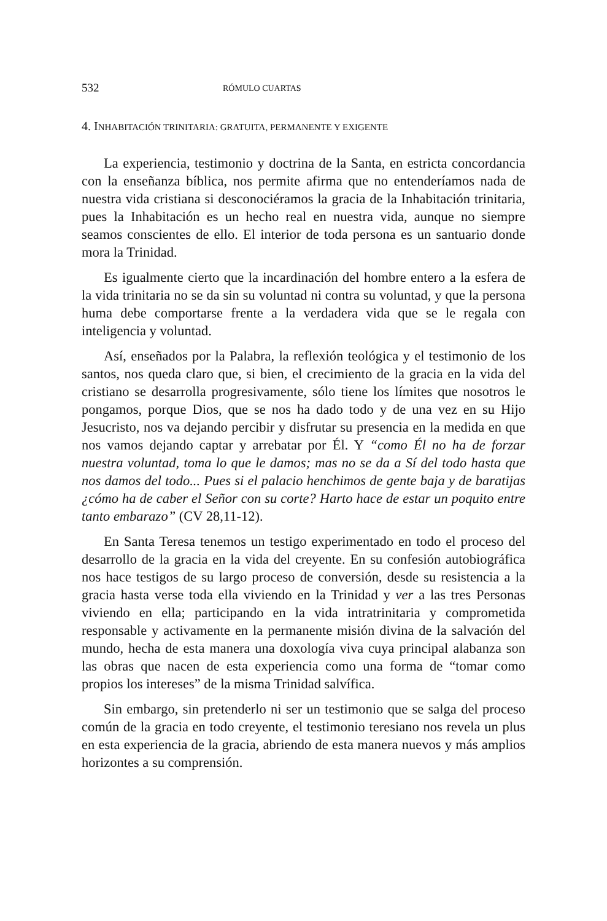532 RÓMULO CUARTAS
4. INHABITACIÓN TRINITARIA: GRATUITA, PERMANENTE Y EXIGENTE
La experiencia, testimonio y doctrina de la Santa, en estricta concordancia con la enseñanza bíblica, nos permite afirma que no entenderíamos nada de nuestra vida cristiana si desconociéramos la gracia de la Inhabitación trinitaria, pues la Inhabitación es un hecho real en nuestra vida, aunque no siempre seamos conscientes de ello. El interior de toda persona es un santuario donde mora la Trinidad.
Es igualmente cierto que la incardinación del hombre entero a la esfera de la vida trinitaria no se da sin su voluntad ni contra su voluntad, y que la persona huma debe comportarse frente a la verdadera vida que se le regala con inteligencia y voluntad.
Así, enseñados por la Palabra, la reflexión teológica y el testimonio de los santos, nos queda claro que, si bien, el crecimiento de la gracia en la vida del cristiano se desarrolla progresivamente, sólo tiene los límites que nosotros le pongamos, porque Dios, que se nos ha dado todo y de una vez en su Hijo Jesucristo, nos va dejando percibir y disfrutar su presencia en la medida en que nos vamos dejando captar y arrebatar por Él. Y “como Él no ha de forzar nuestra voluntad, toma lo que le damos; mas no se da a Sí del todo hasta que nos damos del todo... Pues si el palacio henchimos de gente baja y de baratijas ¿cómo ha de caber el Señor con su corte? Harto hace de estar un poquito entre tanto embarazo” (CV 28,11-12).
En Santa Teresa tenemos un testigo experimentado en todo el proceso del desarrollo de la gracia en la vida del creyente. En su confesión autobiográfica nos hace testigos de su largo proceso de conversión, desde su resistencia a la gracia hasta verse toda ella viviendo en la Trinidad y ver a las tres Personas viviendo en ella; participando en la vida intratrinitaria y comprometida responsable y activamente en la permanente misión divina de la salvación del mundo, hecha de esta manera una doxología viva cuya principal alabanza son las obras que nacen de esta experiencia como una forma de “tomar como propios los intereses” de la misma Trinidad salvífica.
Sin embargo, sin pretenderlo ni ser un testimonio que se salga del proceso común de la gracia en todo creyente, el testimonio teresiano nos revela un plus en esta experiencia de la gracia, abriendo de esta manera nuevos y más amplios horizontes a su comprensión.